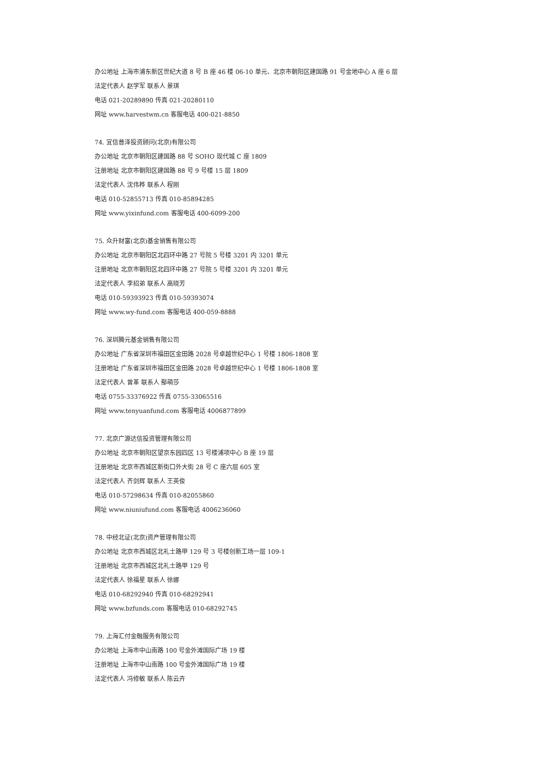办公地址 上海市浦东新区世纪大道 8 号 B 座 46 楼 06-10 单元、北京市朝阳区建国路 91 号金地中心 A 座 6 层
法定代表人 赵学军 联系人 景琪
电话 021-20289890 传真 021-20280110
网址 www.harvestwm.cn 客服电话 400-021-8850
74. 宜信普泽投资顾问(北京)有限公司
办公地址 北京市朝阳区建国路 88 号 SOHO 现代城 C 座 1809
注册地址 北京市朝阳区建国路 88 号 9 号楼 15 层 1809
法定代表人 沈伟桦 联系人 程刚
电话 010-52855713 传真 010-85894285
网址 www.yixinfund.com 客服电话 400-6099-200
75. 众升财富(北京)基金销售有限公司
办公地址 北京市朝阳区北四环中路 27 号院 5 号楼 3201 内 3201 单元
注册地址 北京市朝阳区北四环中路 27 号院 5 号楼 3201 内 3201 单元
法定代表人 李招弟 联系人 高晓芳
电话 010-59393923 传真 010-59393074
网址 www.wy-fund.com 客服电话 400-059-8888
76. 深圳腾元基金销售有限公司
办公地址 广东省深圳市福田区金田路 2028 号卓越世纪中心 1 号楼 1806-1808 室
注册地址 广东省深圳市福田区金田路 2028 号卓越世纪中心 1 号楼 1806-1808 室
法定代表人 曾革 联系人 鄢萌莎
电话 0755-33376922 传真 0755-33065516
网址 www.tenyuanfund.com 客服电话 4006877899
77. 北京广源达信投资管理有限公司
办公地址 北京市朝阳区望京东园四区 13 号楼浦项中心 B 座 19 层
注册地址 北京市西城区新街口外大街 28 号 C 座六层 605 室
法定代表人 齐剑辉 联系人 王英俊
电话 010-57298634 传真 010-82055860
网址 www.niuniufund.com 客服电话 4006236060
78. 中经北证(北京)资产管理有限公司
办公地址 北京市西城区北礼士路甲 129 号 3 号楼创新工场一层 109-1
注册地址 北京市西城区北礼士路甲 129 号
法定代表人 徐福星 联系人 徐娜
电话 010-68292940 传真 010-68292941
网址 www.bzfunds.com 客服电话 010-68292745
79. 上海汇付金融服务有限公司
办公地址 上海市中山南路 100 号金外滩国际广场 19 楼
注册地址 上海市中山南路 100 号金外滩国际广场 19 楼
法定代表人 冯修敏 联系人 陈云卉